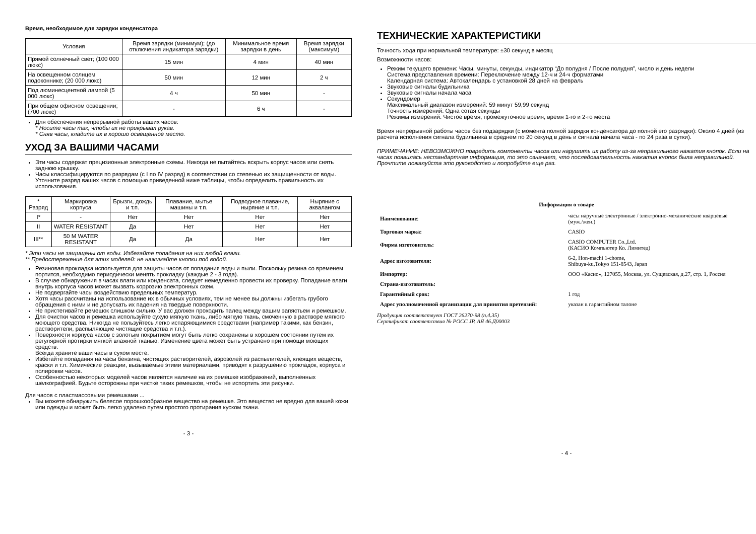Время, необходимое для зарядки конденсатора
| Условия | Время зарядки (минимум); (до отключения индикатора зарядки) | Минимальное время зарядки в день | Время зарядки (максимум) |
| --- | --- | --- | --- |
| Прямой солнечный свет; (100 000 люкс) | 15 мин | 4 мин | 40 мин |
| На освещенном солнцем подоконнике; (20 000 люкс) | 50 мин | 12 мин | 2 ч |
| Под люминесцентной лампой (5 000 люкс) | 4 ч | 50 мин | - |
| При общем офисном освещении; (700 люкс) | - | 6 ч | - |
Для обеспечения непрерывной работы ваших часов:
* Носите часы так, чтобы их не прикрывал рукав.
* Сняв часы, кладите их в хорошо освещенное место.
УХОД ЗА ВАШИМИ ЧАСАМИ
Эти часы содержат прецизионные электронные схемы. Никогда не пытайтесь вскрыть корпус часов или снять заднюю крышку.
Часы классифицируются по разрядам (с I по IV разряд) в соответствии со степенью их защищенности от воды. Уточните разряд ваших часов с помощью приведенной ниже таблицы, чтобы определить правильность их использования.
| * Разряд | Маркировка корпуса | Брызги, дождь и т.п. | Плавание, мытье машины и т.п. | Подводное плавание, ныряние и т.п. | Ныряние с аквалангом |
| --- | --- | --- | --- | --- | --- |
| I* | - | Нет | Нет | Нет | Нет |
| II | WATER RESISTANT | Да | Нет | Нет | Нет |
| III** | 50 M WATER RESISTANT | Да | Да | Нет | Нет |
* Эти часы не защищены от воды. Избегайте попадания на них любой влаги.
** Предостережение для этих моделей: не нажимайте кнопки под водой.
Резиновая прокладка используется для защиты часов от попадания воды и пыли. Поскольку резина со временем портится, необходимо периодически менять прокладку (каждые 2 - 3 года).
В случае обнаружения в часах влаги или конденсата, следует немедленно провести их проверку. Попадание влаги внутрь корпуса часов может вызвать коррозию электронных схем.
Не подвергайте часы воздействию предельных температур.
Хотя часы рассчитаны на использование их в обычных условиях, тем не менее вы должны избегать грубого обращения с ними и не допускать их падения на твердые поверхности.
Не пристегивайте ремешок слишком сильно. У вас должен проходить палец между вашим запястьем и ремешком.
Для очистки часов и ремешка используйте сухую мягкую ткань, либо мягкую ткань, смоченную в растворе мягкого моющего средства. Никогда не пользуйтесь легко испаряющимися средствами (например такими, как бензин, растворители, распыляющие чистящие средства и т.п.).
Поверхности корпуса часов с золотым покрытием могут быть легко сохранены в хорошем состоянии путем их регулярной протирки мягкой влажной тканью. Изменение цвета может быть устранено при помощи моющих средств.
Всегда храните ваши часы в сухом месте.
Избегайте попадания на часы бензина, чистящих растворителей, аэрозолей из распылителей, клеящих веществ, краски и т.п. Химические реакции, вызываемые этими материалами, приводят к разрушению прокладок, корпуса и полировки часов.
Особенностью некоторых моделей часов является наличие на их ремешке изображений, выполненных шелкографией. Будьте осторожны при чистке таких ремешков, чтобы не испортить эти рисунки.
Для часов с пластмассовыми ремешками ...
Вы можете обнаружить белесое порошкообразное вещество на ремешке. Это вещество не вредно для вашей кожи или одежды и может быть легко удалено путем простого протирания куском ткани.
- 3 -
ТЕХНИЧЕСКИЕ ХАРАКТЕРИСТИКИ
Точность хода при нормальной температуре: ±30 секунд в месяц
Возможности часов:
Режим текущего времени: Часы, минуты, секунды, индикатор “До полудня / После полудня”, число и день недели
Система представления времени: Переключение между 12-ч и 24-ч форматами
Календарная система: Автокалендарь с установкой 28 дней на февраль
Звуковые сигналы будильника
Звуковые сигналы начала часа
Секундомер
Максимальный диапазон измерений: 59 минут 59,99 секунд
Точность измерений: Одна сотая секунды
Режимы измерений: Чистое время, промежуточное время, время 1-го и 2-го места
Время непрерывной работы часов без подзарядки (с момента полной зарядки конденсатора до полной его разрядки): Около 4 дней (из расчета исполнения сигнала будильника в среднем по 20 секунд в день и сигнала начала часа - по 24 раза в сутки).
ПРИМЕЧАНИЕ: НЕВОЗМОЖНО повредить компоненты часов или нарушить их работу из-за неправильного нажатия кнопок. Если на часах появилась нестандартная информация, то это означает, что последовательность нажатия кнопок была неправильной. Прочтите пожалуйста это руководство и попробуйте еще раз.
Информация о товаре
| Наименование : | часы наручные электронные / электронно-механические кварцевые (муж./жен.) |
| Торговая марка: | CASIO |
| Фирма изготовитель: | CASIO COMPUTER Co.,Ltd. (КАСИО Компьютер Ко. Лимитед) |
| Адрес изготовителя: | 6-2, Hon-machi 1-chome, Shibuya-ku,Tokyo 151-8543, Japan |
| Импортер: | ООО «Касио», 127055, Москва, ул. Сущевская, д.27, стр. 1, Россия |
| Страна-изготовитель: | |
| Гарантийный срок: | 1 год |
| Адрес уполномоченной организации для принятия претензий: | указан в гарантийном талоне |
Продукция соответствует ГОСТ 26270-98 (п.4.35)
Сертификат соответствия № РОСС JP. АЯ 46.Д00003
- 4 -